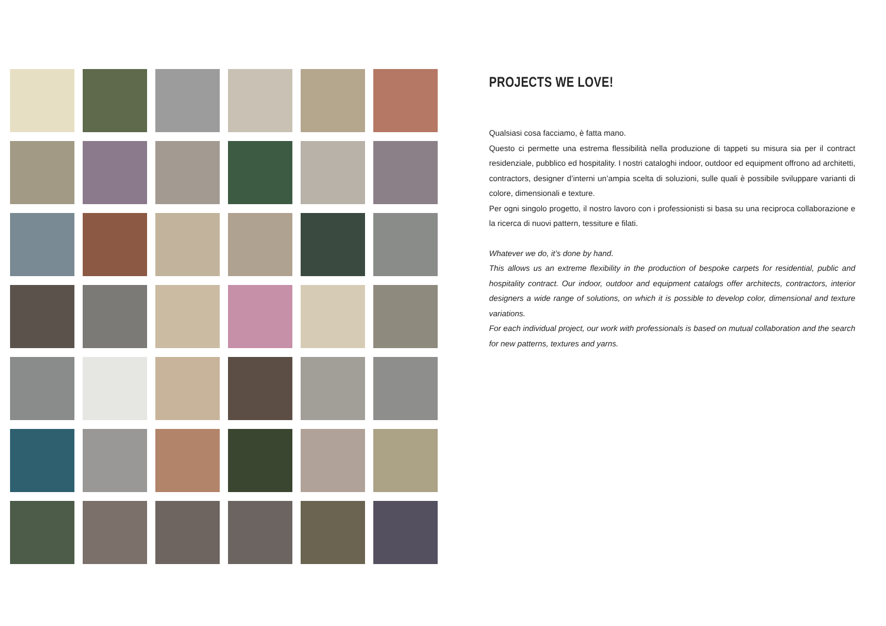PROJECTS WE LOVE!
Qualsiasi cosa facciamo, è fatta mano.
Questo ci permette una estrema flessibilità nella produzione di tappeti su misura sia per il contract residenziale, pubblico ed hospitality. I nostri cataloghi indoor, outdoor ed equipment offrono ad architetti, contractors, designer d’interni un’ampia scelta di soluzioni, sulle quali è possibile sviluppare varianti di colore, dimensionali e texture.
Per ogni singolo progetto, il nostro lavoro con i professionisti si basa su una reciproca collaborazione e la ricerca di nuovi pattern, tessiture e filati.
Whatever we do, it’s done by hand.
This allows us an extreme flexibility in the production of bespoke carpets for residential, public and hospitality contract. Our indoor, outdoor and equipment catalogs offer architects, contractors, interior designers a wide range of solutions, on which it is possible to develop color, dimensional and texture variations.
For each individual project, our work with professionals is based on mutual collaboration and the search for new patterns, textures and yarns.